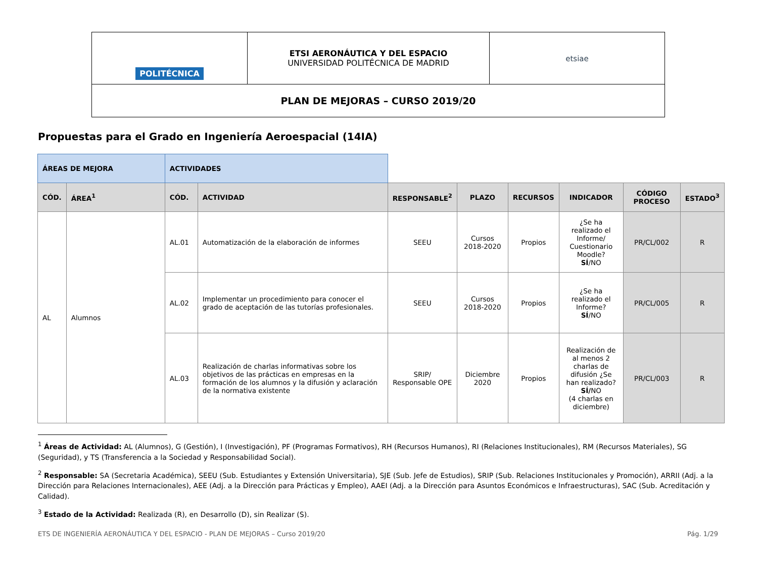| POLITÉCNICA | ETSI AERONÁUTICA Y DEL ESPACIO UNIVERSIDAD POLITÉCNICA DE MADRID | etsiae |
| PLAN DE MEJORAS – CURSO 2019/20 | | |
Propuestas para el Grado en Ingeniería Aeroespacial (14IA)
| ÁREAS DE MEJORA | | ACTIVIDADES | | | | | | | |
| CÓD. | ÁREA<sup>1</sup> | CÓD. | ACTIVIDAD | RESPONSABLE<sup>2</sup> | PLAZO | RECURSOS | INDICADOR | CÓDIGO PROCESO | ESTADO<sup>3</sup> |
| AL | Alumnos | AL.01 | Automatización de la elaboración de informes | SEEU | Cursos 2018-2020 | Propios | ¿Se ha realizado el Informe/ Cuestionario Moodle? SÍ /NO | PR/CL/002 | R |
| | | AL.02 | Implementar un procedimiento para conocer el grado de aceptación de las tutorías profesionales. | SEEU | Cursos 2018-2020 | Propios | ¿Se ha realizado el Informe? SÍ /NO | PR/CL/005 | R |
| | | AL.03 | Realización de charlas informativas sobre los objetivos de las prácticas en empresas en la formación de los alumnos y la difusión y aclaración de la normativa existente | SRIP/ Responsable OPE | Diciembre 2020 | Propios | Realización de al menos 2 charlas de difusión ¿Se han realizado? SÍ/ NO (4 charlas en diciembre) | PR/CL/003 | R |
<sup>1</sup> Áreas de Actividad: AL (Alumnos), G (Gestión), I (Investigación), PF (Programas Formativos), RH (Recursos Humanos), RI (Relaciones Institucionales), RM (Recursos Materiales), SG (Seguridad), y TS (Transferencia a la Sociedad y Responsabilidad Social).
<sup>2</sup> Responsable: SA (Secretaria Académica), SEEU (Sub. Estudiantes y Extensión Universitaria), SJE (Sub. Jefe de Estudios), SRIP (Sub. Relaciones Institucionales y Promoción), ARRII (Adj. a la Dirección para Relaciones Internacionales), AEE (Adj. a la Dirección para Prácticas y Empleo), AAEI (Adj. a la Dirección para Asuntos Económicos e Infraestructuras), SAC (Sub. Acreditación y Calidad).
<sup>3</sup> Estado de la Actividad: Realizada (R), en Desarrollo (D), sin Realizar (S).
ETS DE INGENIERÍA AERONÁUTICA Y DEL ESPACIO - PLAN DE MEJORAS – Curso 2019/20 Pág. 1/29